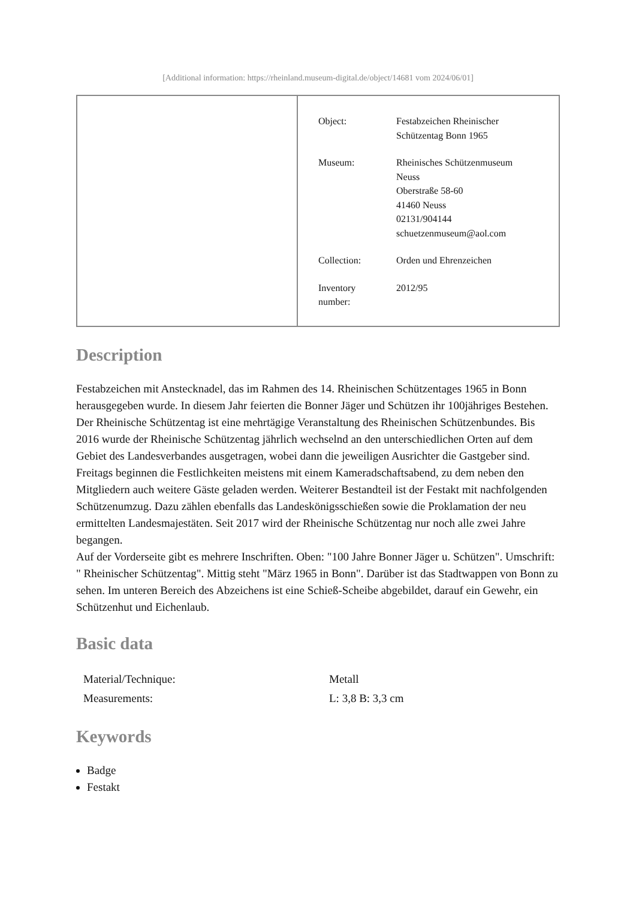[Additional information: https://rheinland.museum-digital.de/object/14681 vom 2024/06/01]
| Object: | Festabzeichen Rheinischer Schützentag Bonn 1965 |
| Museum: | Rheinisches Schützenmuseum Neuss Oberstraße 58-60 41460 Neuss 02131/904144 schuetzenmuseum@aol.com |
| Collection: | Orden und Ehrenzeichen |
| Inventory number: | 2012/95 |
Description
Festabzeichen mit Anstecknadel, das im Rahmen des 14. Rheinischen Schützentages 1965 in Bonn herausgegeben wurde. In diesem Jahr feierten die Bonner Jäger und Schützen ihr 100jähriges Bestehen.
Der Rheinische Schützentag ist eine mehrtägige Veranstaltung des Rheinischen Schützenbundes. Bis 2016 wurde der Rheinische Schützentag jährlich wechselnd an den unterschiedlichen Orten auf dem Gebiet des Landesverbandes ausgetragen, wobei dann die jeweiligen Ausrichter die Gastgeber sind. Freitags beginnen die Festlichkeiten meistens mit einem Kameradschaftsabend, zu dem neben den Mitgliedern auch weitere Gäste geladen werden. Weiterer Bestandteil ist der Festakt mit nachfolgenden Schützenumzug. Dazu zählen ebenfalls das Landeskönigsschießen sowie die Proklamation der neu ermittelten Landesmajestäten. Seit 2017 wird der Rheinische Schützentag nur noch alle zwei Jahre begangen.
Auf der Vorderseite gibt es mehrere Inschriften. Oben: "100 Jahre Bonner Jäger u. Schützen". Umschrift: " Rheinischer Schützentag". Mittig steht "März 1965 in Bonn". Darüber ist das Stadtwappen von Bonn zu sehen. Im unteren Bereich des Abzeichens ist eine Schieß-Scheibe abgebildet, darauf ein Gewehr, ein Schützenhut und Eichenlaub.
Basic data
| Material/Technique: | Metall |
| Measurements: | L: 3,8 B: 3,3 cm |
Keywords
Badge
Festakt